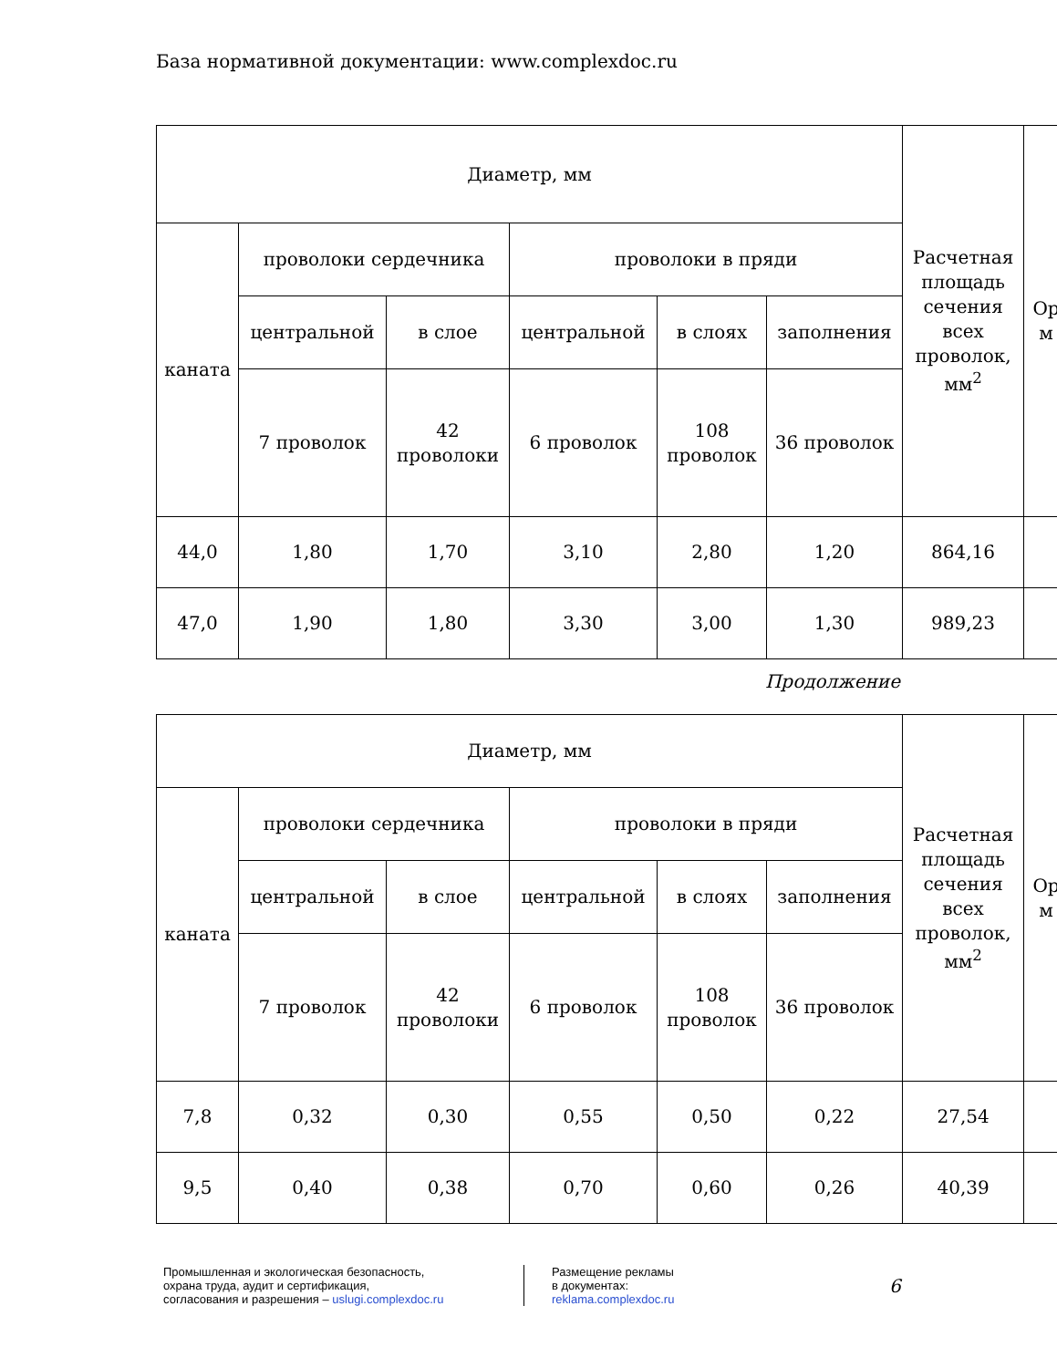База нормативной документации: www.complexdoc.ru
| Диаметр, мм | | | | | | Расчетная площадь сечения всех проволок, мм<sup>2</sup> | Ор м |
| --- | --- | --- | --- | --- | --- | --- | --- |
| каната | проволоки сердечника | | проволоки в пряди | | | | |
| | центральной | в слое | центральной | в слоях | заполнения | | |
| | 7 проволок | 42 проволоки | 6 проволок | 108 проволок | 36 проволок | | |
| 44,0 | 1,80 | 1,70 | 3,10 | 2,80 | 1,20 | 864,16 | |
| 47,0 | 1,90 | 1,80 | 3,30 | 3,00 | 1,30 | 989,23 | |
Продолжение
| Диаметр, мм | | | | | | Расчетная площадь сечения всех проволок, мм<sup>2</sup> | Ор м |
| --- | --- | --- | --- | --- | --- | --- | --- |
| каната | проволоки сердечника | | проволоки в пряди | | | | |
| | центральной | в слое | центральной | в слоях | заполнения | | |
| | 7 проволок | 42 проволоки | 6 проволок | 108 проволок | 36 проволок | | |
| 7,8 | 0,32 | 0,30 | 0,55 | 0,50 | 0,22 | 27,54 | |
| 9,5 | 0,40 | 0,38 | 0,70 | 0,60 | 0,26 | 40,39 | |
Промышленная и экологическая безопасность,
охрана труда, аудит и сертификация,
согласования и разрешения – uslugi.complexdoc.ru
Размещение рекламы
в документах:
reklama.complexdoc.ru
6